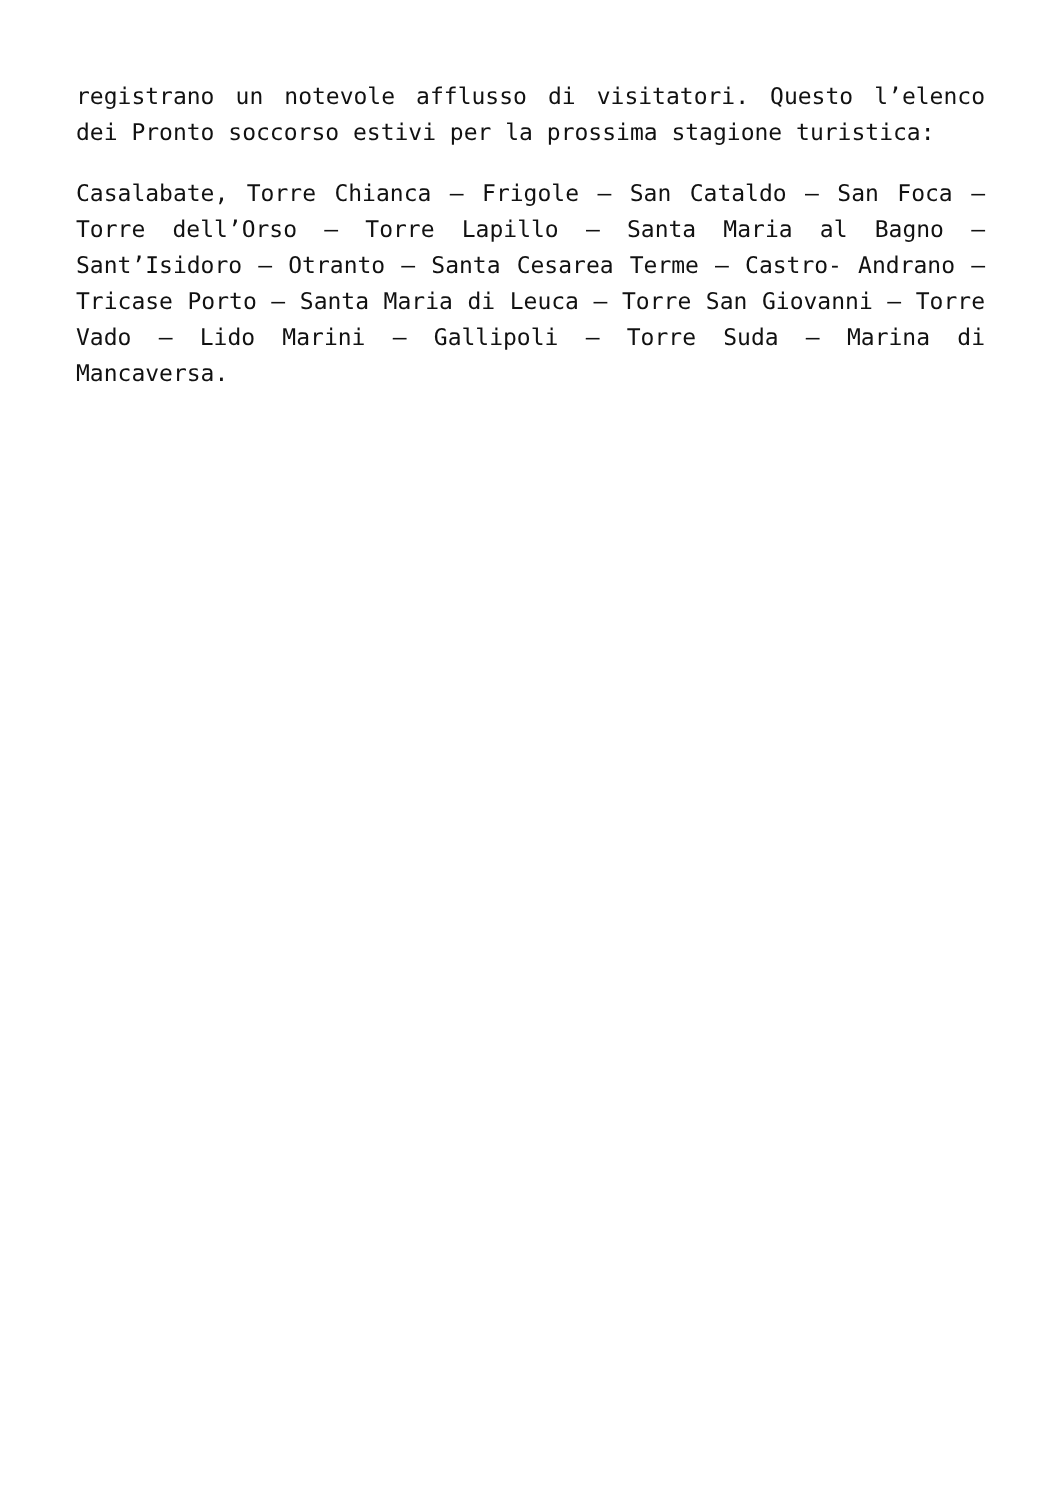registrano un notevole afflusso di visitatori. Questo l’elenco dei Pronto soccorso estivi per la prossima stagione turistica:
Casalabate, Torre Chianca – Frigole – San Cataldo – San Foca – Torre dell’Orso – Torre Lapillo – Santa Maria al Bagno – Sant’Isidoro – Otranto – Santa Cesarea Terme – Castro- Andrano – Tricase Porto – Santa Maria di Leuca – Torre San Giovanni – Torre Vado – Lido Marini – Gallipoli – Torre Suda – Marina di Mancaversa.